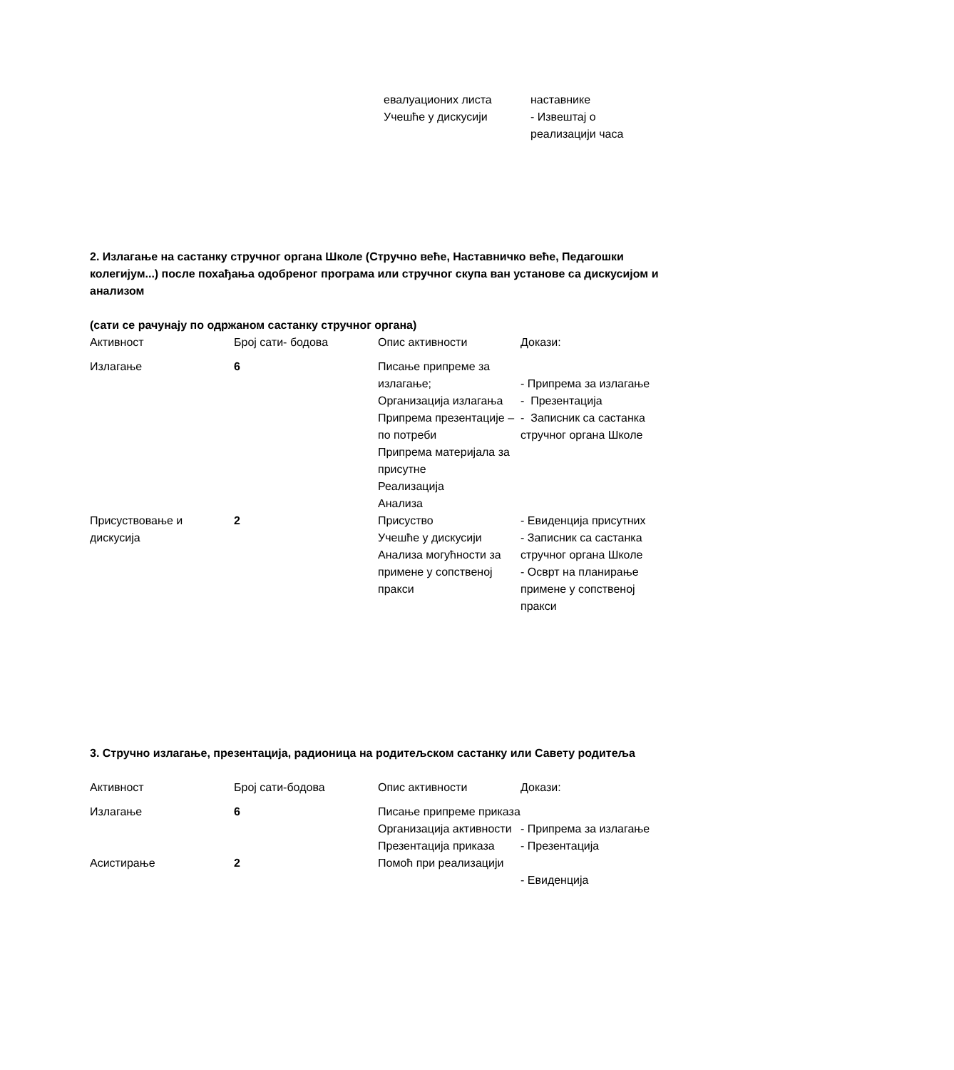| евалуационих листа Учешће у дискусији | наставнике - Извештај о реализацији часа |
2. Излагање на састанку стручног органа Школе (Стручно веће, Наставничко веће, Педагошки колегијум...) после похађања одобреног програма или стручног скупа ван установе са дискусијом и анализом
(сати се рачунају по одржаном састанку стручног органа)
| Активност | Број сати- бодова | Опис активности | Докази: |
| --- | --- | --- | --- |
| Излагање | 6 | Писање припреме за излагање; Организација излагања Припрема презентације – по потреби Припрема материјала за присутне Реализација Анализа | - Припрема за излагање - Презентација - Записник са састанка стручног органа Школе |
| Присуствовање и дискусија | 2 | Присуство Учешће у дискусији Анализа могућности за примене у сопственој пракси | - Евиденција присутних - Записник са састанка стручног органа Школе - Осврт на планирање примене у сопственој пракси |
3. Стручно излагање, презентација, радионица на родитељском састанку или Савету родитеља
| Активност | Број сати-бодова | Опис активности | Докази: |
| --- | --- | --- | --- |
| Излагање | 6 | Писање припреме приказа Организација активности Презентација приказа | - Припрема за излагање - Презентација |
| Асистирање | 2 | Помоћ при реализацији | - Евиденција |